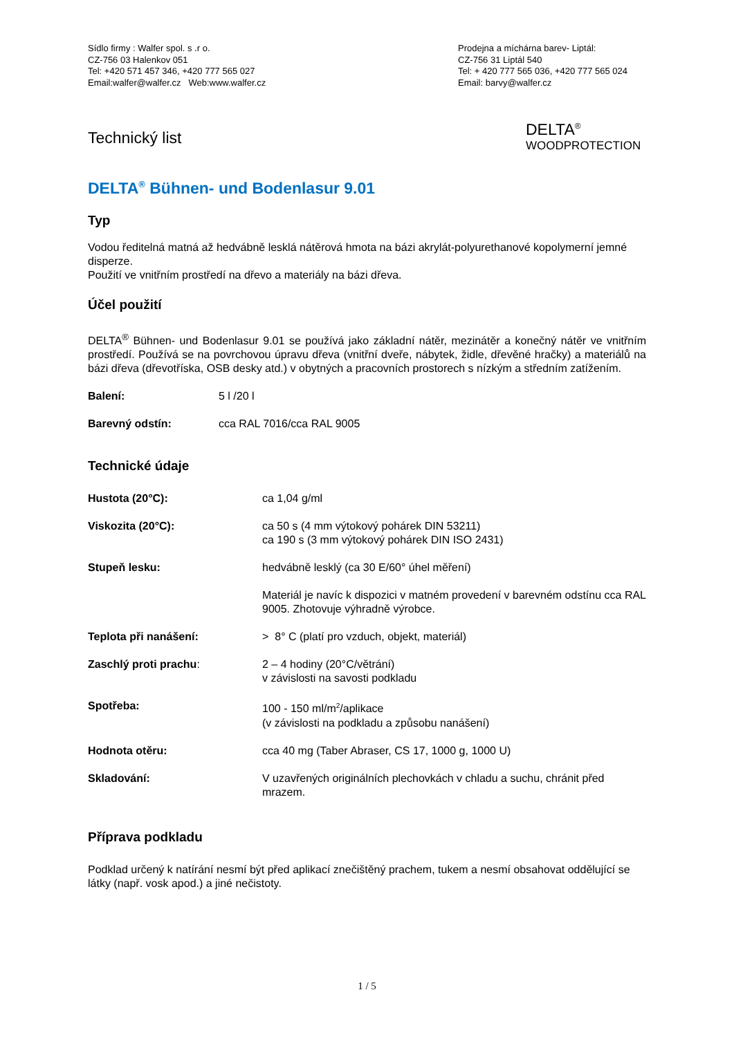Sídlo firmy : Walfer spol. s .r o.
CZ-756 03 Halenkov 051
Tel: +420 571 457 346, +420 777 565 027
Email:walfer@walfer.cz Web:www.walfer.cz
Prodejna a míchárna barev- Liptál:
CZ-756 31 Liptál 540
Tel: + 420 777 565 036, +420 777 565 024
Email: barvy@walfer.cz
Technický list
DELTA<sup>®</sup>
WOODPROTECTION
DELTA<sup>®</sup> Bühnen- und Bodenlasur 9.01
Typ
Vodou ředitelná matná až hedvábně lesklá nátěrová hmota na bázi akrylát-polyurethanové kopolymerní jemné disperze.
Použití ve vnitřním prostředí na dřevo a materiály na bázi dřeva.
Účel použití
DELTA<sup>®</sup> Bühnen- und Bodenlasur 9.01 se používá jako základní nátěr, mezinátěr a konečný nátěr ve vnitřním prostředí. Používá se na povrchovou úpravu dřeva (vnitřní dveře, nábytek, židle, dřevěné hračky) a materiálů na bázi dřeva (dřevotříska, OSB desky atd.) v obytných a pracovních prostorech s nízkým a středním zatížením.
| Balení: | 5 l /20 l |
| Barevný odstín: | cca RAL 7016/cca RAL 9005 |
Technické údaje
| Hustota (20°C): | ca 1,04 g/ml |
| Viskozita (20°C): | ca 50 s (4 mm výtokový pohárek DIN 53211) ca 190 s (3 mm výtokový pohárek DIN ISO 2431) |
| Stupeň lesku: | hedvábně lesklý (ca 30 E/60° úhel měření) |
| | Materiál je navíc k dispozici v matném provedení v barevném odstínu cca RAL 9005. Zhotovuje výhradně výrobce. |
| Teplota při nanášení: | > 8° C (platí pro vzduch, objekt, materiál) |
| Zaschlý proti prachu : | 2 – 4 hodiny (20°C/větrání) v závislosti na savosti podkladu |
| Spotřeba: | 100 - 150 ml/m<sup>2</sup>/aplikace (v závislosti na podkladu a způsobu nanášení) |
| Hodnota otěru: | cca 40 mg (Taber Abraser, CS 17, 1000 g, 1000 U) |
| Skladování: | V uzavřených originálních plechovkách v chladu a suchu, chránit před mrazem. |
Příprava podkladu
Podklad určený k natírání nesmí být před aplikací znečištěný prachem, tukem a nesmí obsahovat oddělující se látky (např. vosk apod.) a jiné nečistoty.
1 / 5